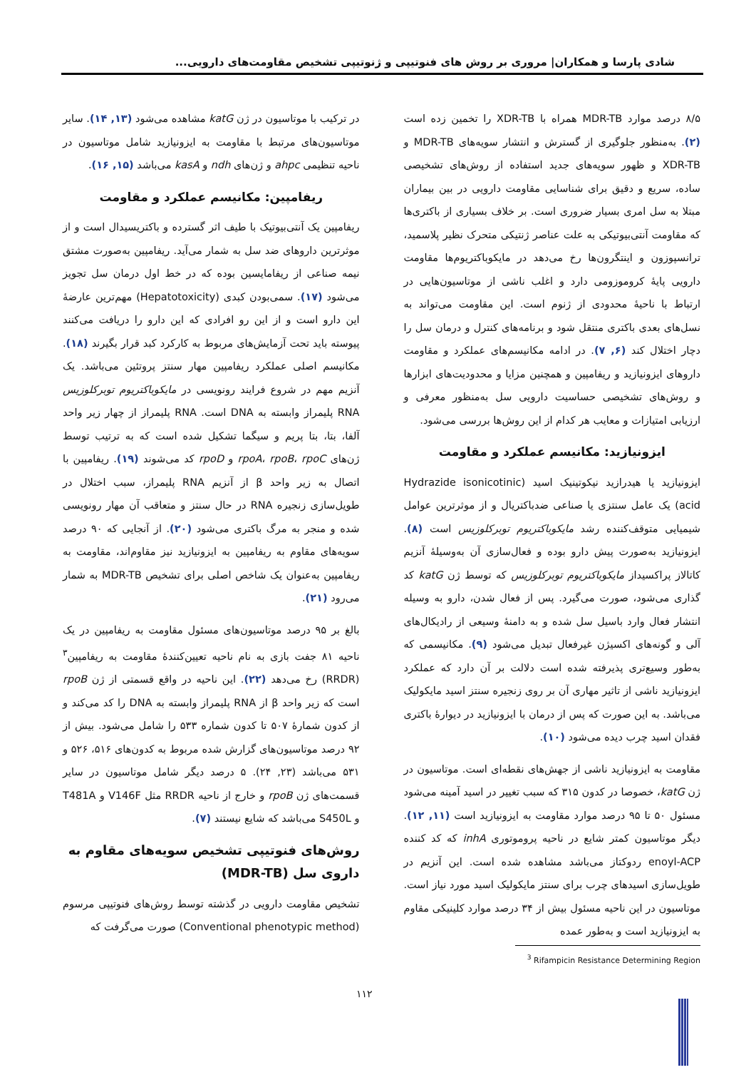شادی پارسا و همکاران| مروری بر روش های فنوتیپی و ژنوتیپی تشخیص مقاومت‌های دارویی...
۸/۵ درصد موارد MDR-TB همراه با XDR-TB را تخمین زده است (۲). به‌منظور جلوگیری از گسترش و انتشار سویه‌های MDR-TB و XDR-TB و ظهور سویه‌های جدید استفاده از روش‌های تشخیصی ساده، سریع و دقیق برای شناسایی مقاومت دارویی در بین بیماران مبتلا به سل امری بسیار ضروری است. بر خلاف بسیاری از باکتری‌ها که مقاومت آنتی‌بیوتیکی به علت عناصر ژنتیکی متحرک نظیر پلاسمید، ترانسپوزون و اینتگرون‌ها رخ می‌دهد در مایکوباکتریوم‌ها مقاومت دارویی پایهٔ کروموزومی دارد و اغلب ناشی از موتاسیون‌هایی در ارتباط با ناحیهٔ محدودی از ژنوم است. این مقاومت می‌تواند به نسل‌های بعدی باکتری منتقل شود و برنامه‌های کنترل و درمان سل را دچار اختلال کند (۶, ۷). در ادامه مکانیسم‌های عملکرد و مقاومت داروهای ایزونیازید و ریفامپین و همچنین مزایا و محدودیت‌های ابزارها و روش‌های تشخیصی حساسیت دارویی سل به‌منظور معرفی و ارزیابی امتیازات و معایب هر کدام از این روش‌ها بررسی می‌شود.
ایزونیازید: مکانیسم عملکرد و مقاومت
ایزونیازید یا هیدرازید نیکوتینیک اسید (Hydrazide isonicotinic acid) یک عامل سنتزی یا صناعی ضدباکتریال و از موثرترین عوامل شیمیایی متوقف‌کننده رشد مایکوباکتریوم توبرکلوزیس است (۸). ایزونیازید به‌صورت پیش دارو بوده و فعال‌سازی آن به‌وسیلهٔ آنزیم کاتالاز پراکسیداز مایکوباکتریوم توبرکلوزیس که توسط ژن katG کد گذاری می‌شود، صورت می‌گیرد. پس از فعال شدن، دارو به وسیله انتشار فعال وارد باسیل سل شده و به دامنهٔ وسیعی از رادیکال‌های آلی و گونه‌های اکسیژن غیرفعال تبدیل می‌شود (۹). مکانیسمی که به‌طور وسیع‌تری پذیرفته شده است دلالت بر آن دارد که عملکرد ایزونیازید ناشی از تاثیر مهاری آن بر روی زنجیره سنتز اسید مایکولیک می‌باشد. به این صورت که پس از درمان با ایزونیازید در دیوارهٔ باکتری فقدان اسید چرب دیده می‌شود (۱۰).
مقاومت به ایزونیازید ناشی از جهش‌های نقطه‌ای است. موتاسیون در ژن katG، خصوصا در کدون ۳۱۵ که سبب تغییر در اسید آمینه می‌شود مسئول ۵۰ تا ۹۵ درصد موارد مقاومت به ایزونیازید است (۱۱, ۱۲). دیگر موتاسیون کمتر شایع در ناحیه پروموتوری inhA که کد کننده enoyl-ACP ردوکتاز می‌باشد مشاهده شده است. این آنزیم در طویل‌سازی اسیدهای چرب برای سنتز مایکولیک اسید مورد نیاز است. موتاسیون در این ناحیه مسئول بیش از ۳۴ درصد موارد کلینیکی مقاوم به ایزونیازید است و به‌طور عمده
در ترکیب با موتاسیون در ژن katG مشاهده می‌شود (۱۳, ۱۴). سایر موتاسیون‌های مرتبط با مقاومت به ایزونیازید شامل موتاسیون در ناحیه تنظیمی ahpc و ژن‌های ndh و kasA می‌باشد (۱۵, ۱۶).
ریفامپین: مکانیسم عملکرد و مقاومت
ریفامپین یک آنتی‌بیوتیک با طیف اثر گسترده و باکتریسیدال است و از موثرترین داروهای ضد سل به شمار می‌آید. ریفامپین به‌صورت مشتق نیمه صناعی از ریفامایسین بوده که در خط اول درمان سل تجویز می‌شود (۱۷). سمی‌بودن کبدی (Hepatotoxicity) مهم‌ترین عارضهٔ این دارو است و از این رو افرادی که این دارو را دریافت می‌کنند پیوسته باید تحت آزمایش‌های مربوط به کارکرد کبد قرار بگیرند (۱۸). مکانیسم اصلی عملکرد ریفامپین مهار سنتز پروتئین می‌باشد. یک آنزیم مهم در شروع فرایند رونویسی در مایکوباکتریوم توبرکلوزیس RNA پلیمراز وابسته به DNA است. RNA پلیمراز از چهار زیر واحد آلفا، بتا، بتا پریم و سیگما تشکیل شده است که به ترتیب توسط ژن‌های rpoA، rpoB، rpoC و rpoD کد می‌شوند (۱۹). ریفامپین با اتصال به زیر واحد β از آنزیم RNA پلیمراز، سبب اختلال در طویل‌سازی زنجیره RNA در حال سنتز و متعاقب آن مهار رونویسی شده و منجر به مرگ باکتری می‌شود (۲۰). از آنجایی که ۹۰ درصد سویه‌های مقاوم به ریفامپین به ایزونیازید نیز مقاوم‌اند، مقاومت به ریفامپین به‌عنوان یک شاخص اصلی برای تشخیص MDR-TB به شمار می‌رود (۲۱).
بالغ بر ۹۵ درصد موتاسیون‌های مسئول مقاومت به ریفامپین در یک ناحیه ۸۱ جفت بازی به نام ناحیه تعیین‌کنندهٔ مقاومت به ریفامپین<sup>۳</sup> (RRDR) رخ می‌دهد (۲۲). این ناحیه در واقع قسمتی از ژن rpoB است که زیر واحد β از RNA پلیمراز وابسته به DNA را کد می‌کند و از کدون شمارهٔ ۵۰۷ تا کدون شماره ۵۳۳ را شامل می‌شود. بیش از ۹۲ درصد موتاسیون‌های گزارش شده مربوط به کدون‌های ۵۱۶، ۵۲۶ و ۵۳۱ می‌باشد (۲۳, ۲۴). ۵ درصد دیگر شامل موتاسیون در سایر قسمت‌های ژن rpoB و خارج از ناحیه RRDR مثل V146F و T481A و S450L می‌باشد که شایع نیستند (۷).
روش‌های فنوتیپی تشخیص سویه‌های مقاوم به داروی سل (MDR-TB)
تشخیص مقاومت دارویی در گذشته توسط روش‌های فنوتیپی مرسوم (Conventional phenotypic method) صورت می‌گرفت که
<sup>3</sup> Rifampicin Resistance Determining Region
۱۱۲